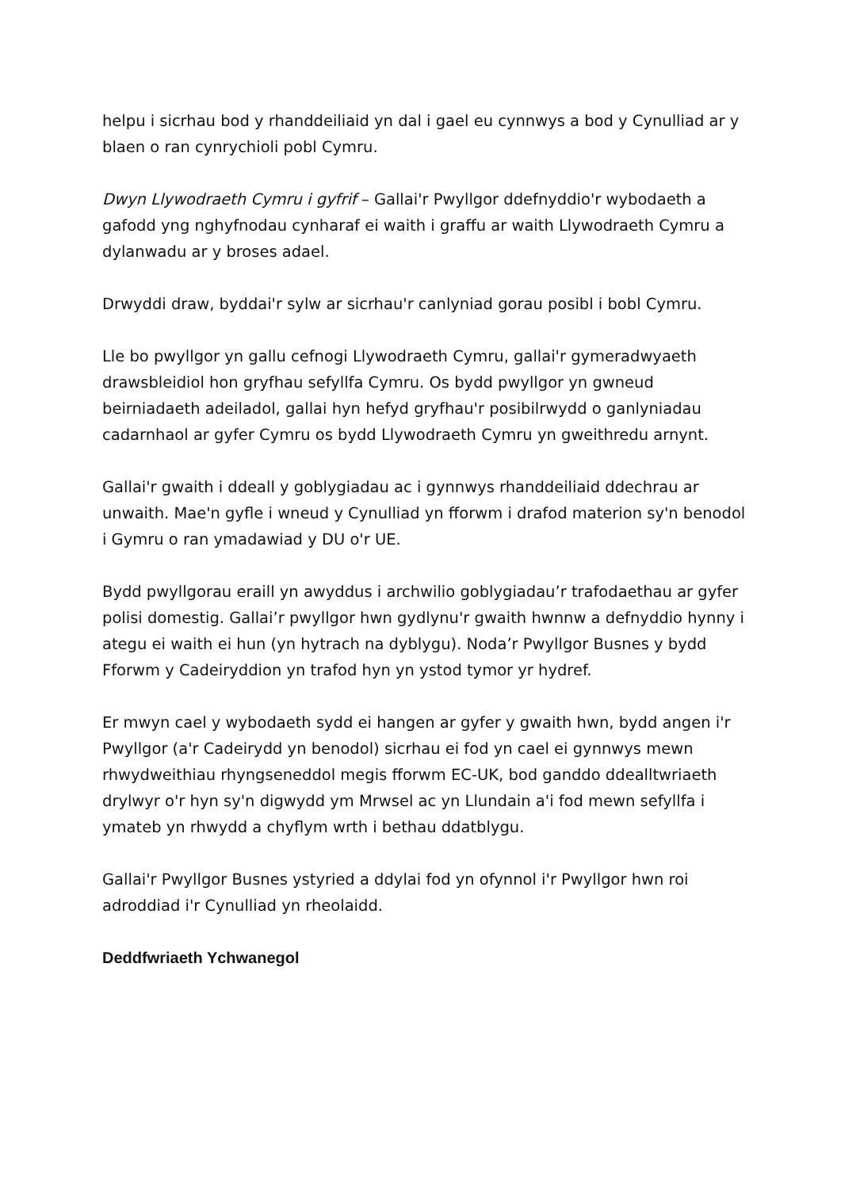helpu i sicrhau bod y rhanddeiliaid yn dal i gael eu cynnwys a bod y Cynulliad ar y blaen o ran cynrychioli pobl Cymru.
Dwyn Llywodraeth Cymru i gyfrif – Gallai'r Pwyllgor ddefnyddio'r wybodaeth a gafodd yng nghyfnodau cynharaf ei waith i graffu ar waith Llywodraeth Cymru a dylanwadu ar y broses adael.
Drwyddi draw, byddai'r sylw ar sicrhau'r canlyniad gorau posibl i bobl Cymru.
Lle bo pwyllgor yn gallu cefnogi Llywodraeth Cymru, gallai'r gymeradwyaeth drawsbleidiol hon gryfhau sefyllfa Cymru. Os bydd pwyllgor yn gwneud beirniadaeth adeiladol, gallai hyn hefyd gryfhau'r posibilrwydd o ganlyniadau cadarnhaol ar gyfer Cymru os bydd Llywodraeth Cymru yn gweithredu arnynt.
Gallai'r gwaith i ddeall y goblygiadau ac i gynnwys rhanddeiliaid ddechrau ar unwaith. Mae'n gyfle i wneud y Cynulliad yn fforwm i drafod materion sy'n benodol i Gymru o ran ymadawiad y DU o'r UE.
Bydd pwyllgorau eraill yn awyddus i archwilio goblygiadau’r trafodaethau ar gyfer polisi domestig. Gallai’r pwyllgor hwn gydlynu'r gwaith hwnnw a defnyddio hynny i ategu ei waith ei hun (yn hytrach na dyblygu). Noda’r Pwyllgor Busnes y bydd Fforwm y Cadeiryddion yn trafod hyn yn ystod tymor yr hydref.
Er mwyn cael y wybodaeth sydd ei hangen ar gyfer y gwaith hwn, bydd angen i'r Pwyllgor (a'r Cadeirydd yn benodol) sicrhau ei fod yn cael ei gynnwys mewn rhwydweithiau rhyngseneddol megis fforwm EC-UK, bod ganddo ddealltwriaeth drylwyr o'r hyn sy'n digwydd ym Mrwsel ac yn Llundain a'i fod mewn sefyllfa i ymateb yn rhwydd a chyflym wrth i bethau ddatblygu.
Gallai'r Pwyllgor Busnes ystyried a ddylai fod yn ofynnol i'r Pwyllgor hwn roi adroddiad i'r Cynulliad yn rheolaidd.
Deddfwriaeth Ychwanegol